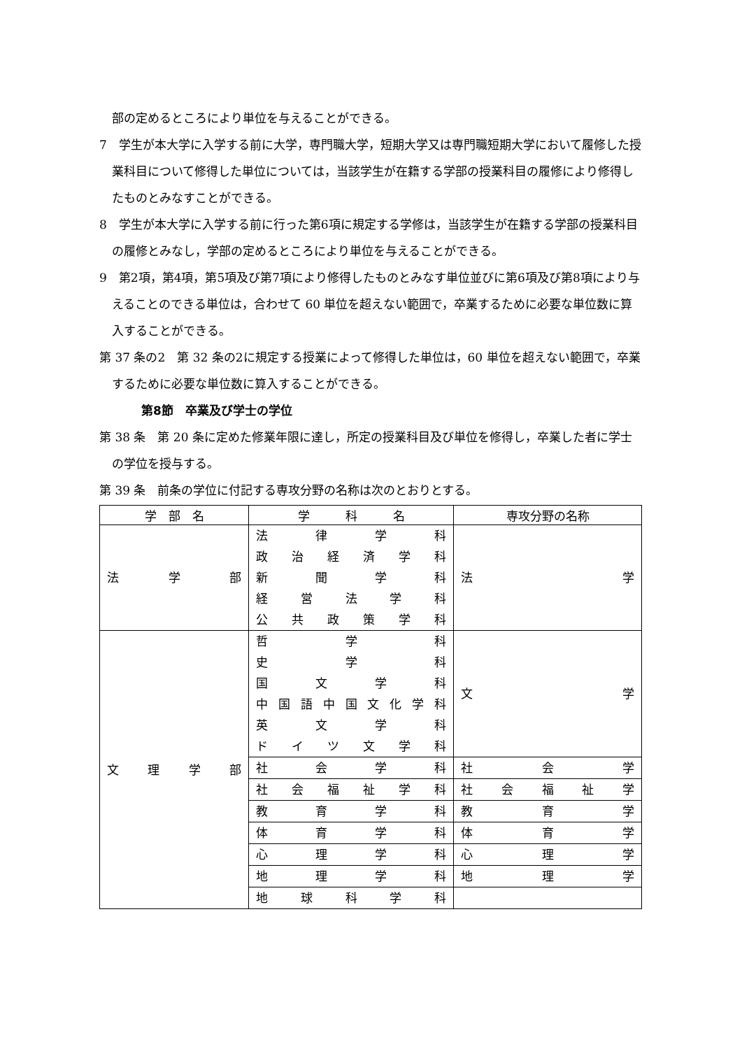部の定めるところにより単位を与えることができる。
7　学生が本大学に入学する前に大学，専門職大学，短期大学又は専門職短期大学において履修した授業科目について修得した単位については，当該学生が在籍する学部の授業科目の履修により修得したものとみなすことができる。
8　学生が本大学に入学する前に行った第6項に規定する学修は，当該学生が在籍する学部の授業科目の履修とみなし，学部の定めるところにより単位を与えることができる。
9　第2項，第4項，第5項及び第7項により修得したものとみなす単位並びに第6項及び第8項により与えることのできる単位は，合わせて 60 単位を超えない範囲で，卒業するために必要な単位数に算入することができる。
第 37 条の2　第 32 条の2に規定する授業によって修得した単位は，60 単位を超えない範囲で，卒業するために必要な単位数に算入することができる。
第8節　卒業及び学士の学位
第 38 条　第 20 条に定めた修業年限に達し，所定の授業科目及び単位を修得し，卒業した者に学士の学位を授与する。
第 39 条　前条の学位に付記する専攻分野の名称は次のとおりとする。
| 学 部 名 | 学 科 名 | 専攻分野の名称 |
| --- | --- | --- |
| 法学部 | 法律学科 政治経済学科 新聞学科 経営法学科 公共政策学科 | 法学 |
| 文理学部 | 哲学科 史学科 国文学科 中国語中国文化学科 英文学科 ドイツ文学科 | 文学 |
| | 社会学科 | 社会学 |
| | 社会福祉学科 | 社会福祉学 |
| | 教育学科 | 教育学 |
| | 体育学科 | 体育学 |
| | 心理学科 | 心理学 |
| | 地理学科 | 地理学 |
| | 地球科学科 | |